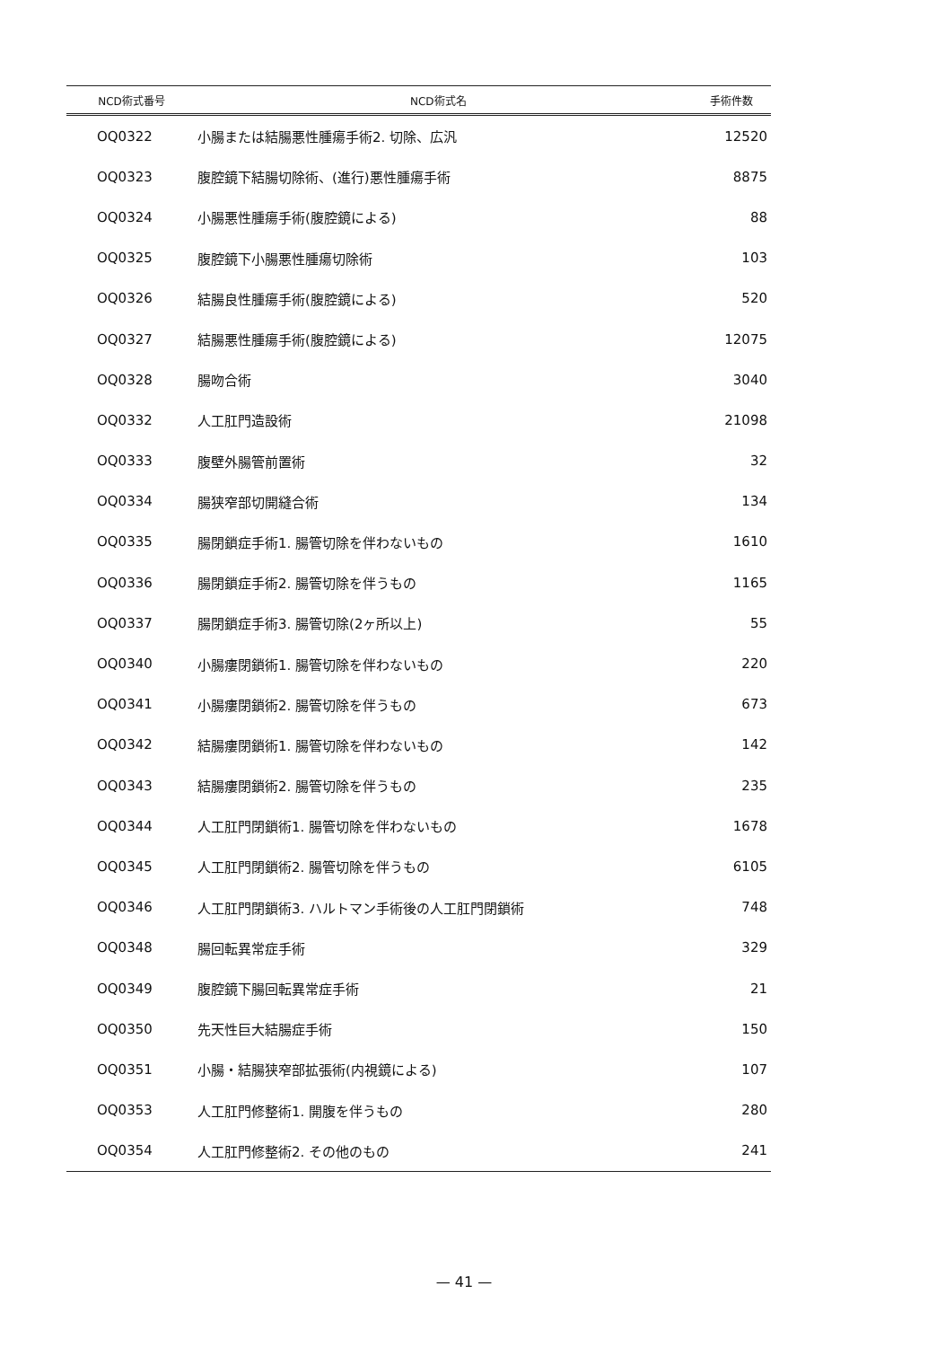| NCD術式番号 | NCD術式名 | 手術件数 |
| --- | --- | --- |
| OQ0322 | 小腸または結腸悪性腫瘍手術2. 切除、広汎 | 12520 |
| OQ0323 | 腹腔鏡下結腸切除術、(進行)悪性腫瘍手術 | 8875 |
| OQ0324 | 小腸悪性腫瘍手術(腹腔鏡による) | 88 |
| OQ0325 | 腹腔鏡下小腸悪性腫瘍切除術 | 103 |
| OQ0326 | 結腸良性腫瘍手術(腹腔鏡による) | 520 |
| OQ0327 | 結腸悪性腫瘍手術(腹腔鏡による) | 12075 |
| OQ0328 | 腸吻合術 | 3040 |
| OQ0332 | 人工肛門造設術 | 21098 |
| OQ0333 | 腹壁外腸管前置術 | 32 |
| OQ0334 | 腸狭窄部切開縫合術 | 134 |
| OQ0335 | 腸閉鎖症手術1. 腸管切除を伴わないもの | 1610 |
| OQ0336 | 腸閉鎖症手術2. 腸管切除を伴うもの | 1165 |
| OQ0337 | 腸閉鎖症手術3. 腸管切除(2ヶ所以上) | 55 |
| OQ0340 | 小腸瘻閉鎖術1. 腸管切除を伴わないもの | 220 |
| OQ0341 | 小腸瘻閉鎖術2. 腸管切除を伴うもの | 673 |
| OQ0342 | 結腸瘻閉鎖術1. 腸管切除を伴わないもの | 142 |
| OQ0343 | 結腸瘻閉鎖術2. 腸管切除を伴うもの | 235 |
| OQ0344 | 人工肛門閉鎖術1. 腸管切除を伴わないもの | 1678 |
| OQ0345 | 人工肛門閉鎖術2. 腸管切除を伴うもの | 6105 |
| OQ0346 | 人工肛門閉鎖術3. ハルトマン手術後の人工肛門閉鎖術 | 748 |
| OQ0348 | 腸回転異常症手術 | 329 |
| OQ0349 | 腹腔鏡下腸回転異常症手術 | 21 |
| OQ0350 | 先天性巨大結腸症手術 | 150 |
| OQ0351 | 小腸・結腸狭窄部拡張術(内視鏡による) | 107 |
| OQ0353 | 人工肛門修整術1. 開腹を伴うもの | 280 |
| OQ0354 | 人工肛門修整術2. その他のもの | 241 |
— 41 —